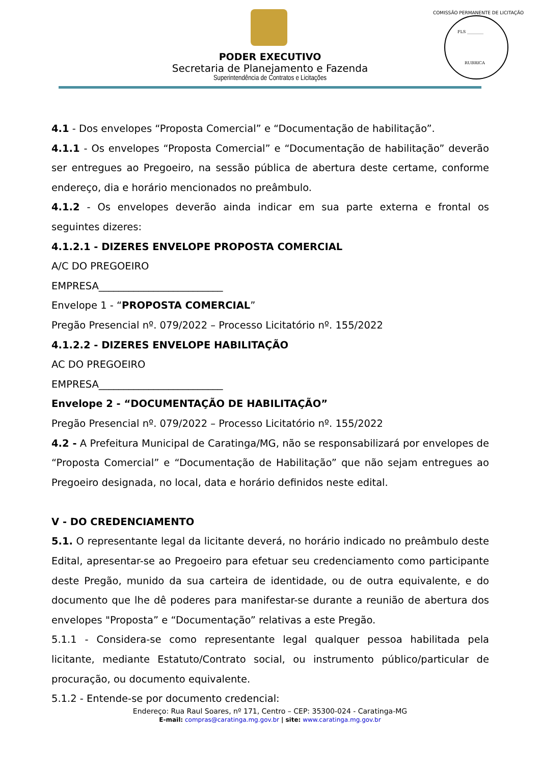FLS ________
RUBRICA
PODER EXECUTIVO
Secretaria de Planejamento e Fazenda
Superintendência de Contratos e Licitações
COMISSÃO PERMANENTE DE LICITAÇÃO
4.1 - Dos envelopes “Proposta Comercial” e “Documentação de habilitação”.
4.1.1 - Os envelopes “Proposta Comercial” e “Documentação de habilitação” deverão ser entregues ao Pregoeiro, na sessão pública de abertura deste certame, conforme endereço, dia e horário mencionados no preâmbulo.
4.1.2 - Os envelopes deverão ainda indicar em sua parte externa e frontal os seguintes dizeres:
4.1.2.1 - DIZERES ENVELOPE PROPOSTA COMERCIAL
A/C DO PREGOEIRO
EMPRESA_________________________
Envelope 1 - “PROPOSTA COMERCIAL”
Pregão Presencial nº. 079/2022 – Processo Licitatório nº. 155/2022
4.1.2.2 - DIZERES ENVELOPE HABILITAÇÃO
AC DO PREGOEIRO
EMPRESA_________________________
Envelope 2 - “DOCUMENTAÇÃO DE HABILITAÇÃO”
Pregão Presencial nº. 079/2022 – Processo Licitatório nº. 155/2022
4.2 - A Prefeitura Municipal de Caratinga/MG, não se responsabilizará por envelopes de “Proposta Comercial” e “Documentação de Habilitação” que não sejam entregues ao Pregoeiro designada, no local, data e horário definidos neste edital.
V - DO CREDENCIAMENTO
5.1. O representante legal da licitante deverá, no horário indicado no preâmbulo deste Edital, apresentar-se ao Pregoeiro para efetuar seu credenciamento como participante deste Pregão, munido da sua carteira de identidade, ou de outra equivalente, e do documento que lhe dê poderes para manifestar-se durante a reunião de abertura dos envelopes "Proposta” e “Documentação” relativas a este Pregão.
5.1.1 - Considera-se como representante legal qualquer pessoa habilitada pela licitante, mediante Estatuto/Contrato social, ou instrumento público/particular de procuração, ou documento equivalente.
5.1.2 - Entende-se por documento credencial:
Endereço: Rua Raul Soares, nº 171, Centro – CEP: 35300-024 - Caratinga-MG
E-mail: compras@caratinga.mg.gov.br | site: www.caratinga.mg.gov.br